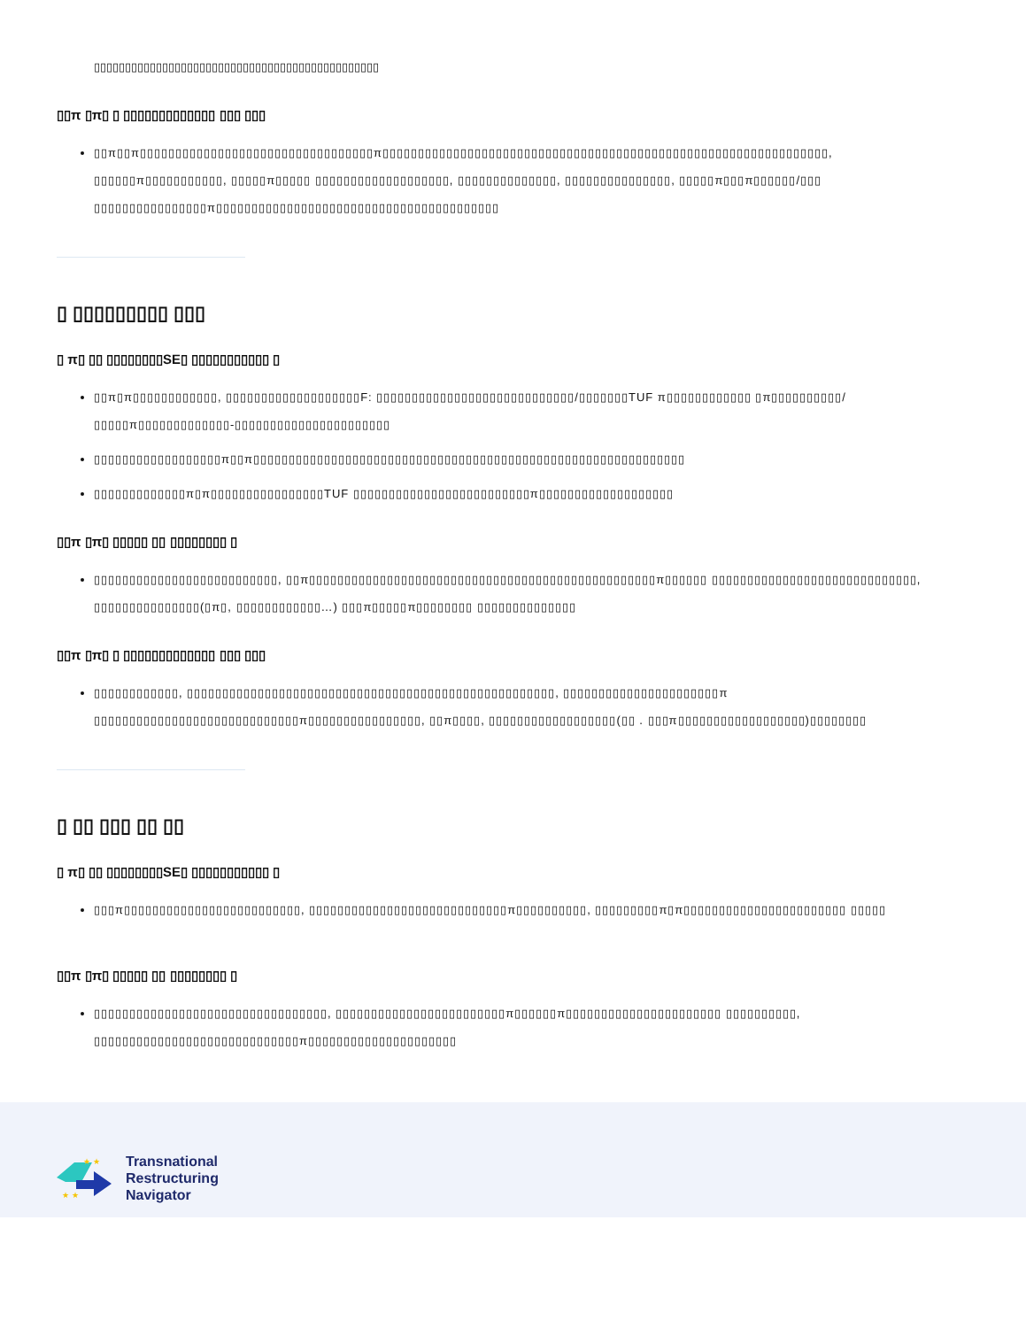▯▯▯▯▯▯▯▯▯▯▯▯▯▯▯▯▯▯▯▯▯▯▯▯▯▯▯▯▯▯▯▯▯▯▯▯▯▯▯▯▯▯▯▯▯▯
▯▯π ▯π▯ ▯ ▯▯▯▯▯▯▯▯▯▯▯▯▯ ▯▯▯ ▯▯▯
▯▯π▯▯π▯▯▯▯▯▯▯▯▯▯▯▯▯▯▯▯▯▯▯▯▯▯▯▯▯▯▯▯▯▯▯▯▯π▯▯▯▯▯▯▯▯▯▯▯▯▯▯▯▯▯▯▯▯▯▯▯▯▯▯▯▯▯▯▯▯▯▯▯▯▯▯▯▯▯▯▯▯▯▯▯▯▯▯▯▯▯▯▯▯▯▯▯▯▯▯▯, ▯▯▯▯▯▯π▯▯▯▯▯▯▯▯▯▯▯, ▯▯▯▯▯π▯▯▯▯▯ ▯▯▯▯▯▯▯▯▯▯▯▯▯▯▯▯▯▯▯, ▯▯▯▯▯▯▯▯▯▯▯▯▯▯, ▯▯▯▯▯▯▯▯▯▯▯▯▯▯▯, ▯▯▯▯▯π▯▯▯π▯▯▯▯▯▯/▯▯▯ ▯▯▯▯▯▯▯▯▯▯▯▯▯▯▯▯π▯▯▯▯▯▯▯▯▯▯▯▯▯▯▯▯▯▯▯▯▯▯▯▯▯▯▯▯▯▯▯▯▯▯▯▯▯▯▯▯
▯ ▯▯▯▯▯▯▯▯▯ ▯▯▯
▯ π▯ ▯▯ ▯▯▯▯▯▯▯▯SE▯ ▯▯▯▯▯▯▯▯▯▯▯ ▯
▯▯π▯π▯▯▯▯▯▯▯▯▯▯▯▯, ▯▯▯▯▯▯▯▯▯▯▯▯▯▯▯▯▯▯▯F: ▯▯▯▯▯▯▯▯▯▯▯▯▯▯▯▯▯▯▯▯▯▯▯▯▯▯▯▯/▯▯▯▯▯▯▯TUF π▯▯▯▯▯▯▯▯▯▯▯▯ ▯π▯▯▯▯▯▯▯▯▯▯/▯▯▯▯▯π▯▯▯▯▯▯▯▯▯▯▯▯▯-▯▯▯▯▯▯▯▯▯▯▯▯▯▯▯▯▯▯▯▯▯▯
▯▯▯▯▯▯▯▯▯▯▯▯▯▯▯▯▯▯π▯▯π▯▯▯▯▯▯▯▯▯▯▯▯▯▯▯▯▯▯▯▯▯▯▯▯▯▯▯▯▯▯▯▯▯▯▯▯▯▯▯▯▯▯▯▯▯▯▯▯▯▯▯▯▯▯▯▯▯▯▯▯▯
▯▯▯▯▯▯▯▯▯▯▯▯▯π▯π▯▯▯▯▯▯▯▯▯▯▯▯▯▯▯▯TUF ▯▯▯▯▯▯▯▯▯▯▯▯▯▯▯▯▯▯▯▯▯▯▯▯▯π▯▯▯▯▯▯▯▯▯▯▯▯▯▯▯▯▯▯▯
▯▯π ▯π▯ ▯▯▯▯▯ ▯▯ ▯▯▯▯▯▯▯▯ ▯
▯▯▯▯▯▯▯▯▯▯▯▯▯▯▯▯▯▯▯▯▯▯▯▯▯▯, ▯▯π▯▯▯▯▯▯▯▯▯▯▯▯▯▯▯▯▯▯▯▯▯▯▯▯▯▯▯▯▯▯▯▯▯▯▯▯▯▯▯▯▯▯▯▯▯▯▯▯▯π▯▯▯▯▯▯ ▯▯▯▯▯▯▯▯▯▯▯▯▯▯▯▯▯▯▯▯▯▯▯▯▯▯▯▯▯, ▯▯▯▯▯▯▯▯▯▯▯▯▯▯▯(▯π▯, ▯▯▯▯▯▯▯▯▯▯▯▯…) ▯▯▯π▯▯▯▯▯π▯▯▯▯▯▯▯▯ ▯▯▯▯▯▯▯▯▯▯▯▯▯▯
▯▯π ▯π▯ ▯ ▯▯▯▯▯▯▯▯▯▯▯▯▯ ▯▯▯ ▯▯▯
▯▯▯▯▯▯▯▯▯▯▯▯, ▯▯▯▯▯▯▯▯▯▯▯▯▯▯▯▯▯▯▯▯▯▯▯▯▯▯▯▯▯▯▯▯▯▯▯▯▯▯▯▯▯▯▯▯▯▯▯▯▯▯▯▯, ▯▯▯▯▯▯▯▯▯▯▯▯▯▯▯▯▯▯▯▯▯▯π ▯▯▯▯▯▯▯▯▯▯▯▯▯▯▯▯▯▯▯▯▯▯▯▯▯▯▯▯▯π▯▯▯▯▯▯▯▯▯▯▯▯▯▯▯▯, ▯▯π▯▯▯▯, ▯▯▯▯▯▯▯▯▯▯▯▯▯▯▯▯▯▯(▯▯ . ▯▯▯π▯▯▯▯▯▯▯▯▯▯▯▯▯▯▯▯▯▯)▯▯▯▯▯▯▯▯
▯ ▯▯ ▯▯▯ ▯▯ ▯▯
▯ π▯ ▯▯ ▯▯▯▯▯▯▯▯SE▯ ▯▯▯▯▯▯▯▯▯▯▯ ▯
▯▯▯π▯▯▯▯▯▯▯▯▯▯▯▯▯▯▯▯▯▯▯▯▯▯▯▯▯, ▯▯▯▯▯▯▯▯▯▯▯▯▯▯▯▯▯▯▯▯▯▯▯▯▯▯▯▯π▯▯▯▯▯▯▯▯▯▯, ▯▯▯▯▯▯▯▯▯π▯π▯▯▯▯▯▯▯▯▯▯▯▯▯▯▯▯▯▯▯▯▯▯▯ ▯▯▯▯▯
▯▯π ▯π▯ ▯▯▯▯▯ ▯▯ ▯▯▯▯▯▯▯▯ ▯
▯▯▯▯▯▯▯▯▯▯▯▯▯▯▯▯▯▯▯▯▯▯▯▯▯▯▯▯▯▯▯▯▯, ▯▯▯▯▯▯▯▯▯▯▯▯▯▯▯▯▯▯▯▯▯▯▯▯π▯▯▯▯▯▯π▯▯▯▯▯▯▯▯▯▯▯▯▯▯▯▯▯▯▯▯▯▯ ▯▯▯▯▯▯▯▯▯▯, ▯▯▯▯▯▯▯▯▯▯▯▯▯▯▯▯▯▯▯▯▯▯▯▯▯▯▯▯▯π▯▯▯▯▯▯▯▯▯▯▯▯▯▯▯▯▯▯▯▯▯
★ ★
★ ★
Transnational
Restructuring
Navigator